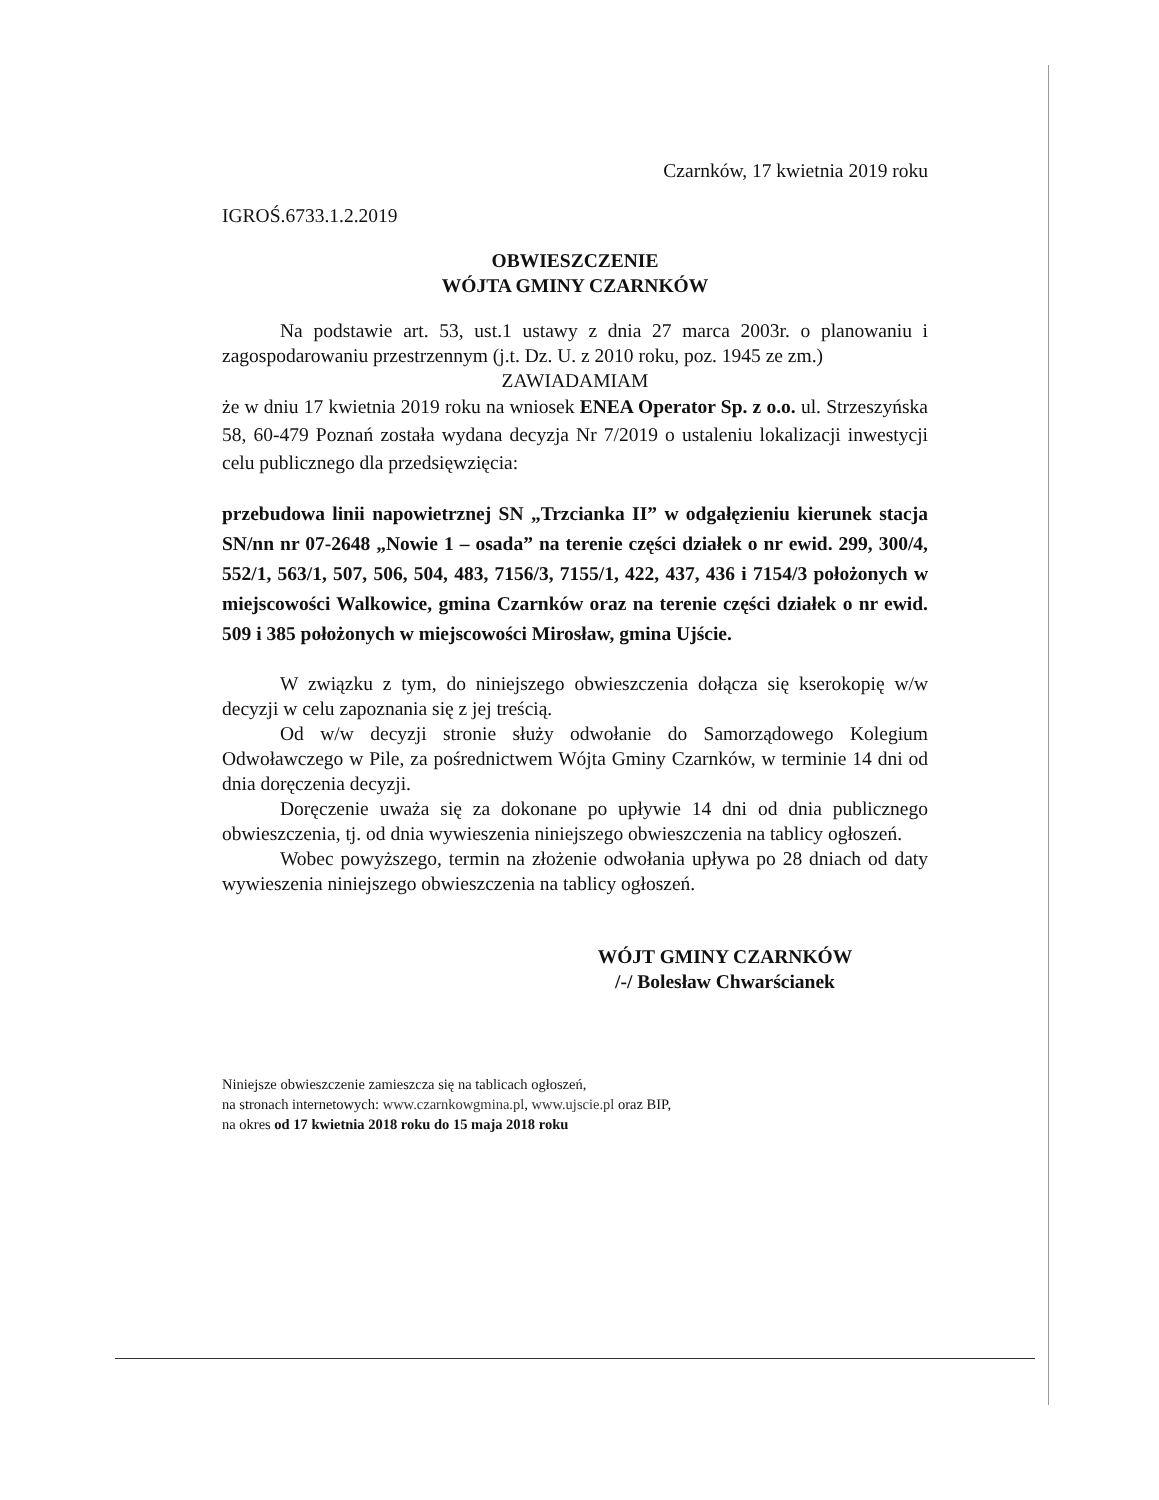Czarnków, 17 kwietnia 2019 roku
IGROŚ.6733.1.2.2019
OBWIESZCZENIE
WÓJTA GMINY CZARNKÓW
Na podstawie art. 53, ust.1 ustawy z dnia 27 marca 2003r. o planowaniu i zagospodarowaniu przestrzennym (j.t. Dz. U. z 2010 roku, poz. 1945 ze zm.)
ZAWIADAMIAM
że w dniu 17 kwietnia 2019 roku na wniosek ENEA Operator Sp. z o.o. ul. Strzeszyńska 58, 60-479 Poznań została wydana decyzja Nr 7/2019 o ustaleniu lokalizacji inwestycji celu publicznego dla przedsięwzięcia:
przebudowa linii napowietrznej SN „Trzcianka II” w odgałęzieniu kierunek stacja SN/nn nr 07-2648 „Nowie 1 – osada” na terenie części działek o nr ewid. 299, 300/4, 552/1, 563/1, 507, 506, 504, 483, 7156/3, 7155/1, 422, 437, 436 i 7154/3 położonych w miejscowości Walkowice, gmina Czarnków oraz na terenie części działek o nr ewid. 509 i 385 położonych w miejscowości Mirosław, gmina Ujście.
W związku z tym, do niniejszego obwieszczenia dołącza się kserokopię w/w decyzji w celu zapoznania się z jej treścią.
Od w/w decyzji stronie służy odwołanie do Samorządowego Kolegium Odwoławczego w Pile, za pośrednictwem Wójta Gminy Czarnków, w terminie 14 dni od dnia doręczenia decyzji.
Doręczenie uważa się za dokonane po upływie 14 dni od dnia publicznego obwieszczenia, tj. od dnia wywieszenia niniejszego obwieszczenia na tablicy ogłoszeń.
Wobec powyższego, termin na złożenie odwołania upływa po 28 dniach od daty wywieszenia niniejszego obwieszczenia na tablicy ogłoszeń.
WÓJT GMINY CZARNKÓW
/-/ Bolesław Chwarścianek
Niniejsze obwieszczenie zamieszcza się na tablicach ogłoszeń,
na stronach internetowych: www.czarnkowgmina.pl, www.ujscie.pl oraz BIP,
na okres od 17 kwietnia 2018 roku do 15 maja 2018 roku